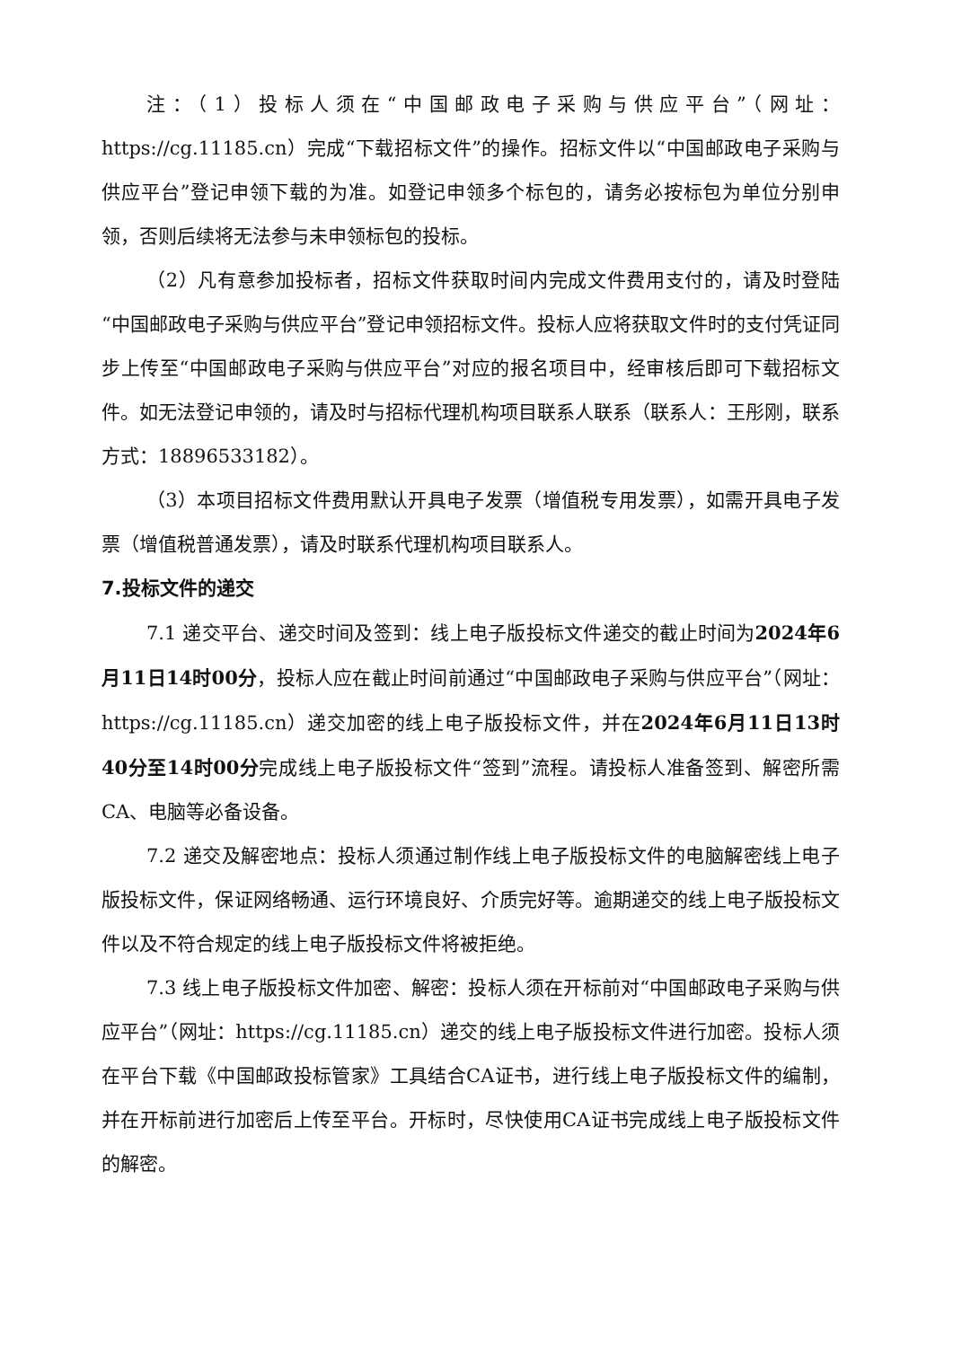注：（1）投标人须在“中国邮政电子采购与供应平台”（网址：https://cg.11185.cn）完成“下载招标文件”的操作。招标文件以“中国邮政电子采购与供应平台”登记申领下载的为准。如登记申领多个标包的，请务必按标包为单位分别申领，否则后续将无法参与未申领标包的投标。
（2）凡有意参加投标者，招标文件获取时间内完成文件费用支付的，请及时登陆“中国邮政电子采购与供应平台”登记申领招标文件。投标人应将获取文件时的支付凭证同步上传至“中国邮政电子采购与供应平台”对应的报名项目中，经审核后即可下载招标文件。如无法登记申领的，请及时与招标代理机构项目联系人联系（联系人：王彤刚，联系方式：18896533182）。
（3）本项目招标文件费用默认开具电子发票（增值税专用发票），如需开具电子发票（增值税普通发票），请及时联系代理机构项目联系人。
7.投标文件的递交
7.1 递交平台、递交时间及签到：线上电子版投标文件递交的截止时间为2024年6月11日14时00分，投标人应在截止时间前通过“中国邮政电子采购与供应平台”（网址：https://cg.11185.cn）递交加密的线上电子版投标文件，并在2024年6月11日13时40分至14时00分完成线上电子版投标文件“签到”流程。请投标人准备签到、解密所需CA、电脑等必备设备。
7.2 递交及解密地点：投标人须通过制作线上电子版投标文件的电脑解密线上电子版投标文件，保证网络畅通、运行环境良好、介质完好等。逾期递交的线上电子版投标文件以及不符合规定的线上电子版投标文件将被拒绝。
7.3 线上电子版投标文件加密、解密：投标人须在开标前对“中国邮政电子采购与供应平台”（网址：https://cg.11185.cn）递交的线上电子版投标文件进行加密。投标人须在平台下载《中国邮政投标管家》工具结合CA证书，进行线上电子版投标文件的编制，并在开标前进行加密后上传至平台。开标时，尽快使用CA证书完成线上电子版投标文件的解密。